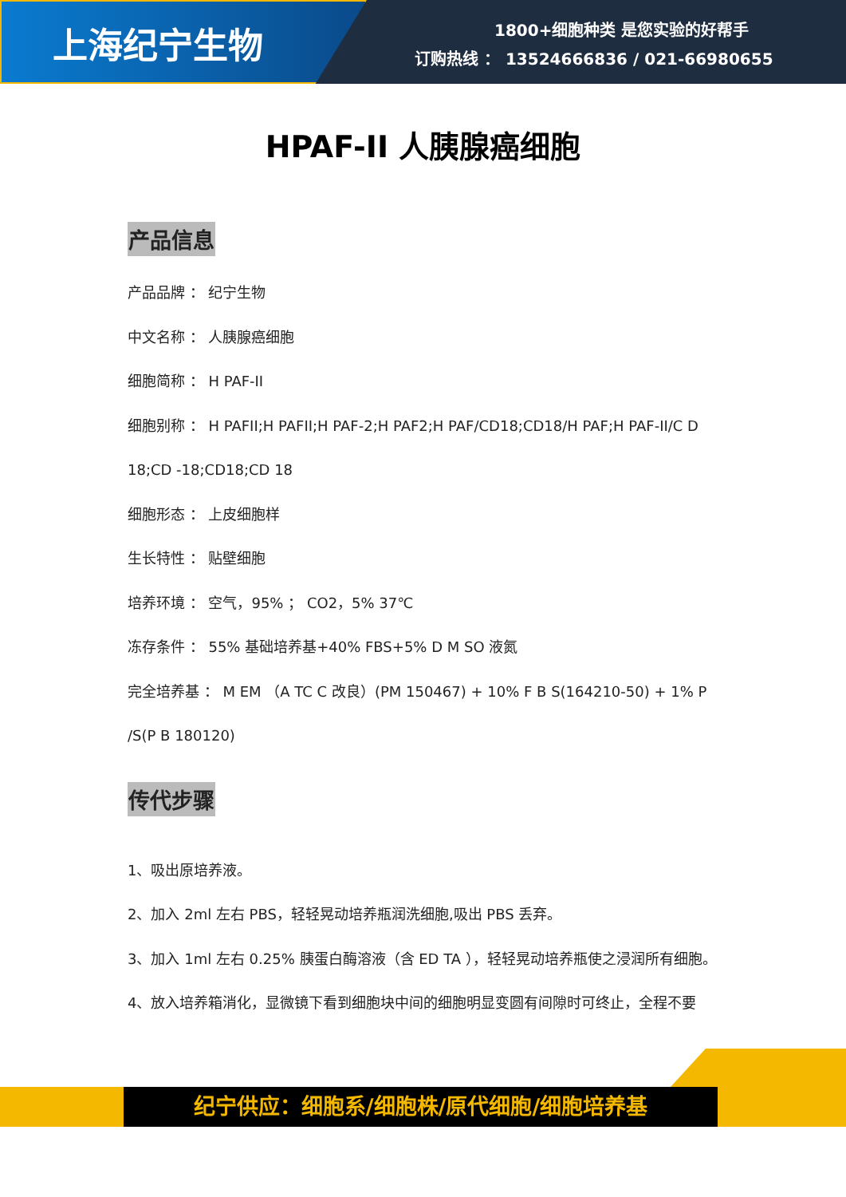上海纪宁生物
1800+细胞种类 是您实验的好帮手
订购热线 ： 13524666836 / 021-66980655
HPAF-II 人胰腺癌细胞
产品信息
产品品牌 ： 纪宁生物
中文名称 ： 人胰腺癌细胞
细胞简称 ： H PAF-II
细胞别称 ： H PAFII;H PAFII;H PAF-2;H PAF2;H PAF/CD18;CD18/H PAF;H PAF-II/C D 18;CD -18;CD18;CD 18
细胞形态 ： 上皮细胞样
生长特性 ： 贴壁细胞
培养环境 ： 空气，95% ； CO2，5% 37℃
冻存条件 ： 55% 基础培养基+40% FBS+5% D M SO 液氮
完全培养基 ： M EM （A TC C 改良）(PM 150467) + 10% F B S(164210-50) + 1% P /S(P B 180120)
传代步骤
1、吸出原培养液。
2、加入 2ml 左右 PBS，轻轻晃动培养瓶润洗细胞,吸出 PBS 丢弃。
3、加入 1ml 左右 0.25% 胰蛋白酶溶液（含 ED TA ），轻轻晃动培养瓶使之浸润所有细胞。
4、放入培养箱消化，显微镜下看到细胞块中间的细胞明显变圆有间隙时可终止，全程不要
纪宁供应：细胞系/细胞株/原代细胞/细胞培养基